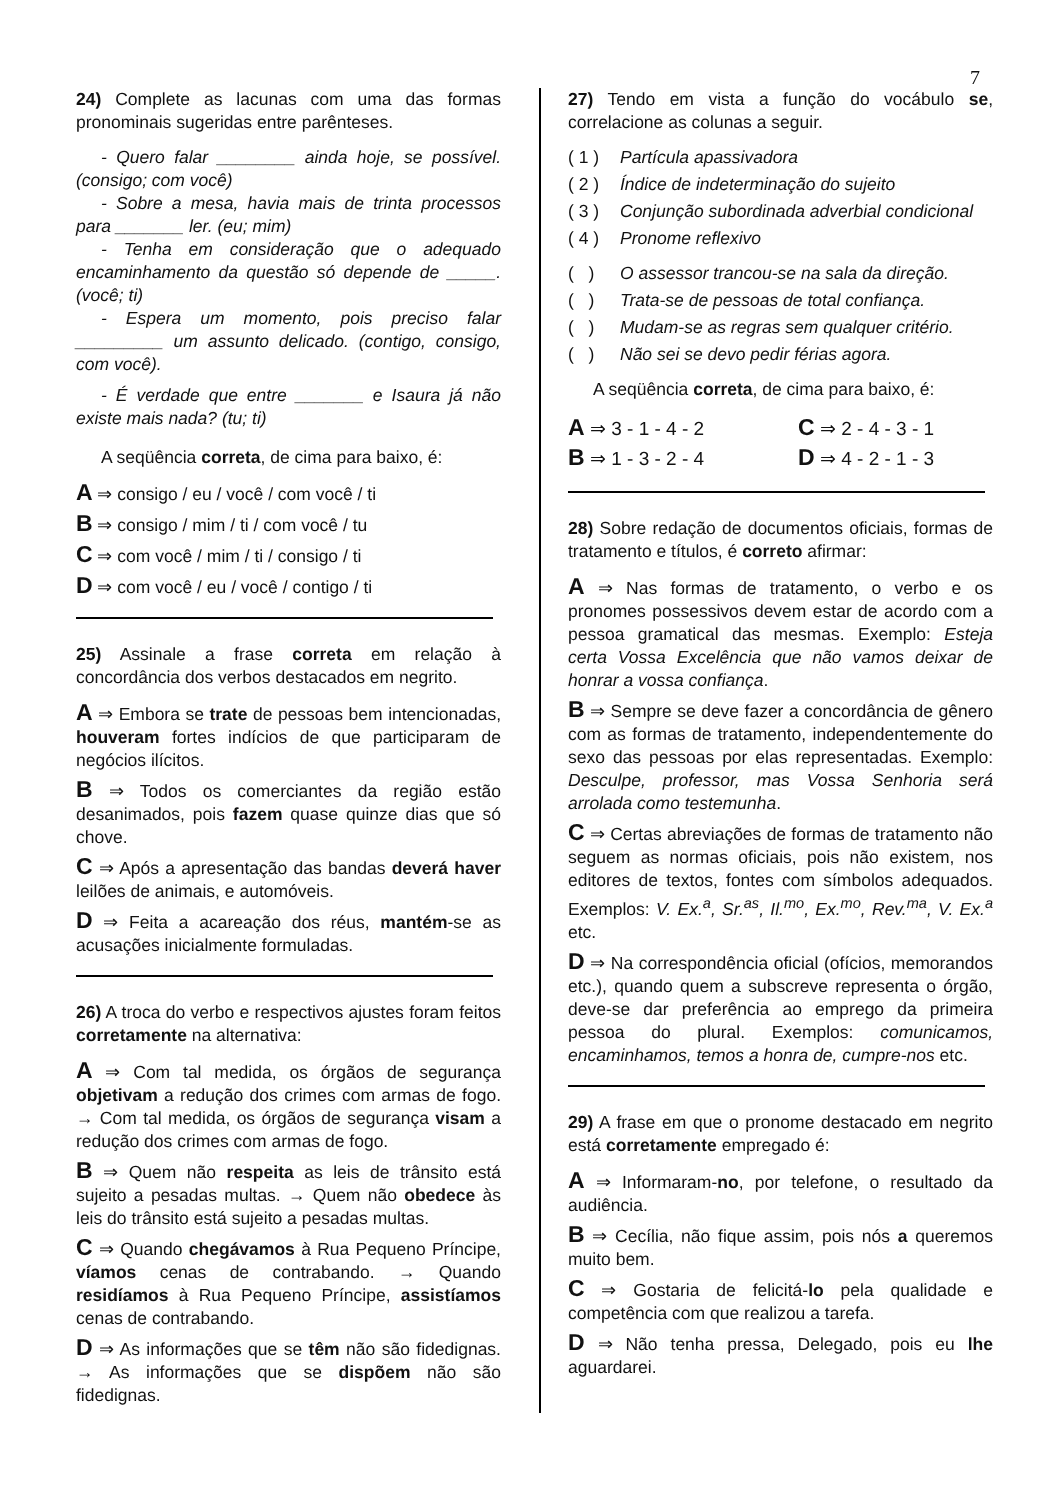7
24) Complete as lacunas com uma das formas pronominais sugeridas entre parênteses.
- Quero falar ________ ainda hoje, se possível. (consigo; com você)
- Sobre a mesa, havia mais de trinta processos para _______ ler. (eu; mim)
- Tenha em consideração que o adequado encaminhamento da questão só depende de _____. (você; ti)
- Espera um momento, pois preciso falar _________ um assunto delicado. (contigo, consigo, com você).
- É verdade que entre _______ e Isaura já não existe mais nada? (tu; ti)
A seqüência correta, de cima para baixo, é:
A ⇒ consigo / eu / você / com você / ti
B ⇒ consigo / mim / ti / com você / tu
C ⇒ com você / mim / ti / consigo / ti
D ⇒ com você / eu / você / contigo / ti
25) Assinale a frase correta em relação à concordância dos verbos destacados em negrito.
A ⇒ Embora se trate de pessoas bem intencionadas, houveram fortes indícios de que participaram de negócios ilícitos.
B ⇒ Todos os comerciantes da região estão desanimados, pois fazem quase quinze dias que só chove.
C ⇒ Após a apresentação das bandas deverá haver leilões de animais, e automóveis.
D ⇒ Feita a acareação dos réus, mantém-se as acusações inicialmente formuladas.
26) A troca do verbo e respectivos ajustes foram feitos corretamente na alternativa:
A ⇒ Com tal medida, os órgãos de segurança objetivam a redução dos crimes com armas de fogo. → Com tal medida, os órgãos de segurança visam a redução dos crimes com armas de fogo.
B ⇒ Quem não respeita as leis de trânsito está sujeito a pesadas multas. → Quem não obedece às leis do trânsito está sujeito a pesadas multas.
C ⇒ Quando chegávamos à Rua Pequeno Príncipe, víamos cenas de contrabando. → Quando residíamos à Rua Pequeno Príncipe, assistíamos cenas de contrabando.
D ⇒ As informações que se têm não são fidedignas. → As informações que se dispõem não são fidedignas.
27) Tendo em vista a função do vocábulo se, correlacione as colunas a seguir.
( 1 ) Partícula apassivadora
( 2 ) Índice de indeterminação do sujeito
( 3 ) Conjunção subordinada adverbial condicional
( 4 ) Pronome reflexivo
( ) O assessor trancou-se na sala da direção.
( ) Trata-se de pessoas de total confiança.
( ) Mudam-se as regras sem qualquer critério.
( ) Não sei se devo pedir férias agora.
A seqüência correta, de cima para baixo, é:
A ⇒ 3 - 1 - 4 - 2
C ⇒ 2 - 4 - 3 - 1
B ⇒ 1 - 3 - 2 - 4
D ⇒ 4 - 2 - 1 - 3
28) Sobre redação de documentos oficiais, formas de tratamento e títulos, é correto afirmar:
A ⇒ Nas formas de tratamento, o verbo e os pronomes possessivos devem estar de acordo com a pessoa gramatical das mesmas. Exemplo: Esteja certa Vossa Excelência que não vamos deixar de honrar a vossa confiança.
B ⇒ Sempre se deve fazer a concordância de gênero com as formas de tratamento, independentemente do sexo das pessoas por elas representadas. Exemplo: Desculpe, professor, mas Vossa Senhoria será arrolada como testemunha.
C ⇒ Certas abreviações de formas de tratamento não seguem as normas oficiais, pois não existem, nos editores de textos, fontes com símbolos adequados. Exemplos: V. Ex.<sup>a</sup>, Sr.<sup>as</sup>, Il.<sup>mo</sup>, Ex.<sup>mo</sup>, Rev.<sup>ma</sup>, V. Ex.<sup>a</sup> etc.
D ⇒ Na correspondência oficial (ofícios, memorandos etc.), quando quem a subscreve representa o órgão, deve-se dar preferência ao emprego da primeira pessoa do plural. Exemplos: comunicamos, encaminhamos, temos a honra de, cumpre-nos etc.
29) A frase em que o pronome destacado em negrito está corretamente empregado é:
A ⇒ Informaram-no, por telefone, o resultado da audiência.
B ⇒ Cecília, não fique assim, pois nós a queremos muito bem.
C ⇒ Gostaria de felicitá-lo pela qualidade e competência com que realizou a tarefa.
D ⇒ Não tenha pressa, Delegado, pois eu lhe aguardarei.